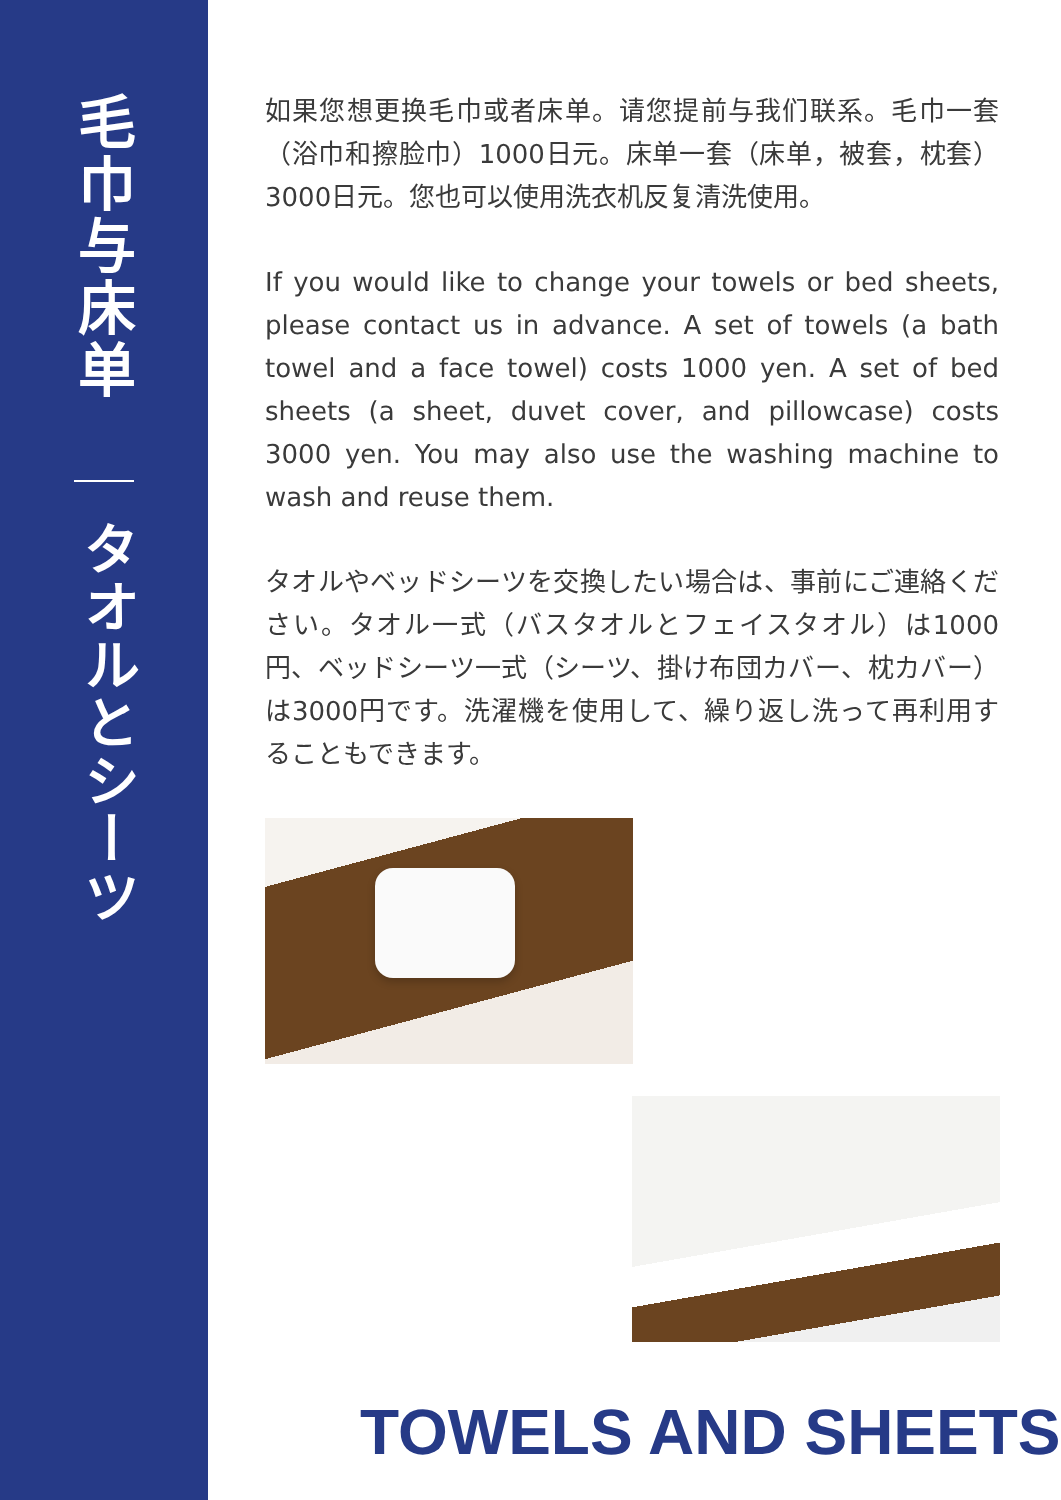毛巾与床单
タオルとシーツ
如果您想更换毛巾或者床单。请您提前与我们联系。毛巾一套（浴巾和擦脸巾）1000日元。床单一套（床单，被套，枕套）3000日元。您也可以使用洗衣机反复清洗使用。
If you would like to change your towels or bed sheets, please contact us in advance. A set of towels (a bath towel and a face towel) costs 1000 yen. A set of bed sheets (a sheet, duvet cover, and pillowcase) costs 3000 yen. You may also use the washing machine to wash and reuse them.
タオルやベッドシーツを交換したい場合は、事前にご連絡ください。タオル一式（バスタオルとフェイスタオル）は1000円、ベッドシーツ一式（シーツ、掛け布団カバー、枕カバー）は3000円です。洗濯機を使用して、繰り返し洗って再利用することもできます。
TOWELS AND SHEETS